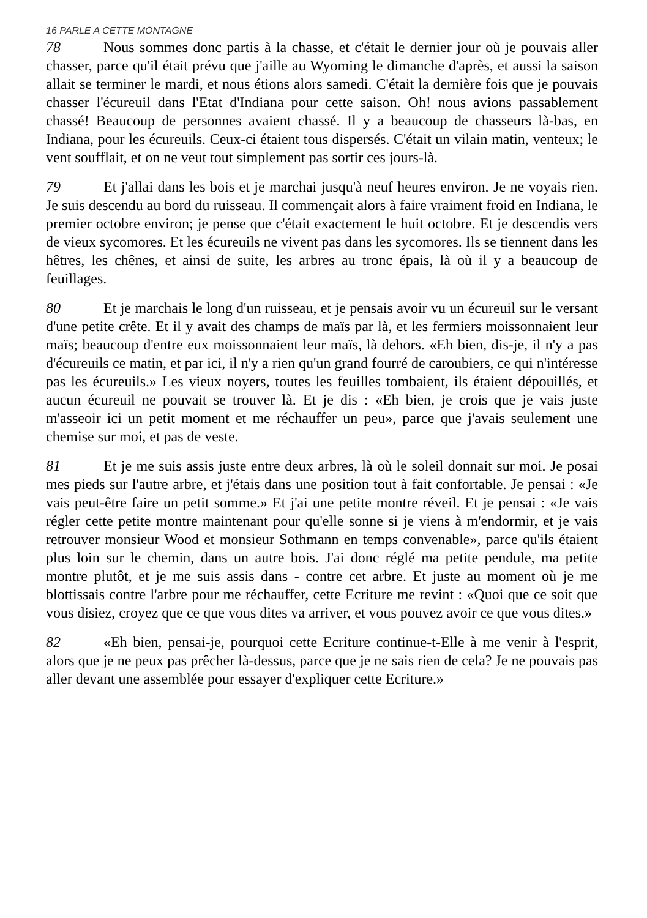16 PARLE A CETTE MONTAGNE
78 Nous sommes donc partis à la chasse, et c'était le dernier jour où je pouvais aller chasser, parce qu'il était prévu que j'aille au Wyoming le dimanche d'après, et aussi la saison allait se terminer le mardi, et nous étions alors samedi. C'était la dernière fois que je pouvais chasser l'écureuil dans l'Etat d'Indiana pour cette saison. Oh! nous avions passablement chassé! Beaucoup de personnes avaient chassé. Il y a beaucoup de chasseurs là-bas, en Indiana, pour les écureuils. Ceux-ci étaient tous dispersés. C'était un vilain matin, venteux; le vent soufflait, et on ne veut tout simplement pas sortir ces jours-là.
79 Et j'allai dans les bois et je marchai jusqu'à neuf heures environ. Je ne voyais rien. Je suis descendu au bord du ruisseau. Il commençait alors à faire vraiment froid en Indiana, le premier octobre environ; je pense que c'était exactement le huit octobre. Et je descendis vers de vieux sycomores. Et les écureuils ne vivent pas dans les sycomores. Ils se tiennent dans les hêtres, les chênes, et ainsi de suite, les arbres au tronc épais, là où il y a beaucoup de feuillages.
80 Et je marchais le long d'un ruisseau, et je pensais avoir vu un écureuil sur le versant d'une petite crête. Et il y avait des champs de maïs par là, et les fermiers moissonnaient leur maïs; beaucoup d'entre eux moissonnaient leur maïs, là dehors. «Eh bien, dis-je, il n'y a pas d'écureuils ce matin, et par ici, il n'y a rien qu'un grand fourré de caroubiers, ce qui n'intéresse pas les écureuils.» Les vieux noyers, toutes les feuilles tombaient, ils étaient dépouillés, et aucun écureuil ne pouvait se trouver là. Et je dis : «Eh bien, je crois que je vais juste m'asseoir ici un petit moment et me réchauffer un peu», parce que j'avais seulement une chemise sur moi, et pas de veste.
81 Et je me suis assis juste entre deux arbres, là où le soleil donnait sur moi. Je posai mes pieds sur l'autre arbre, et j'étais dans une position tout à fait confortable. Je pensai : «Je vais peut-être faire un petit somme.» Et j'ai une petite montre réveil. Et je pensai : «Je vais régler cette petite montre maintenant pour qu'elle sonne si je viens à m'endormir, et je vais retrouver monsieur Wood et monsieur Sothmann en temps convenable», parce qu'ils étaient plus loin sur le chemin, dans un autre bois. J'ai donc réglé ma petite pendule, ma petite montre plutôt, et je me suis assis dans - contre cet arbre. Et juste au moment où je me blottissais contre l'arbre pour me réchauffer, cette Ecriture me revint : «Quoi que ce soit que vous disiez, croyez que ce que vous dites va arriver, et vous pouvez avoir ce que vous dites.»
82 «Eh bien, pensai-je, pourquoi cette Ecriture continue-t-Elle à me venir à l'esprit, alors que je ne peux pas prêcher là-dessus, parce que je ne sais rien de cela? Je ne pouvais pas aller devant une assemblée pour essayer d'expliquer cette Ecriture.»